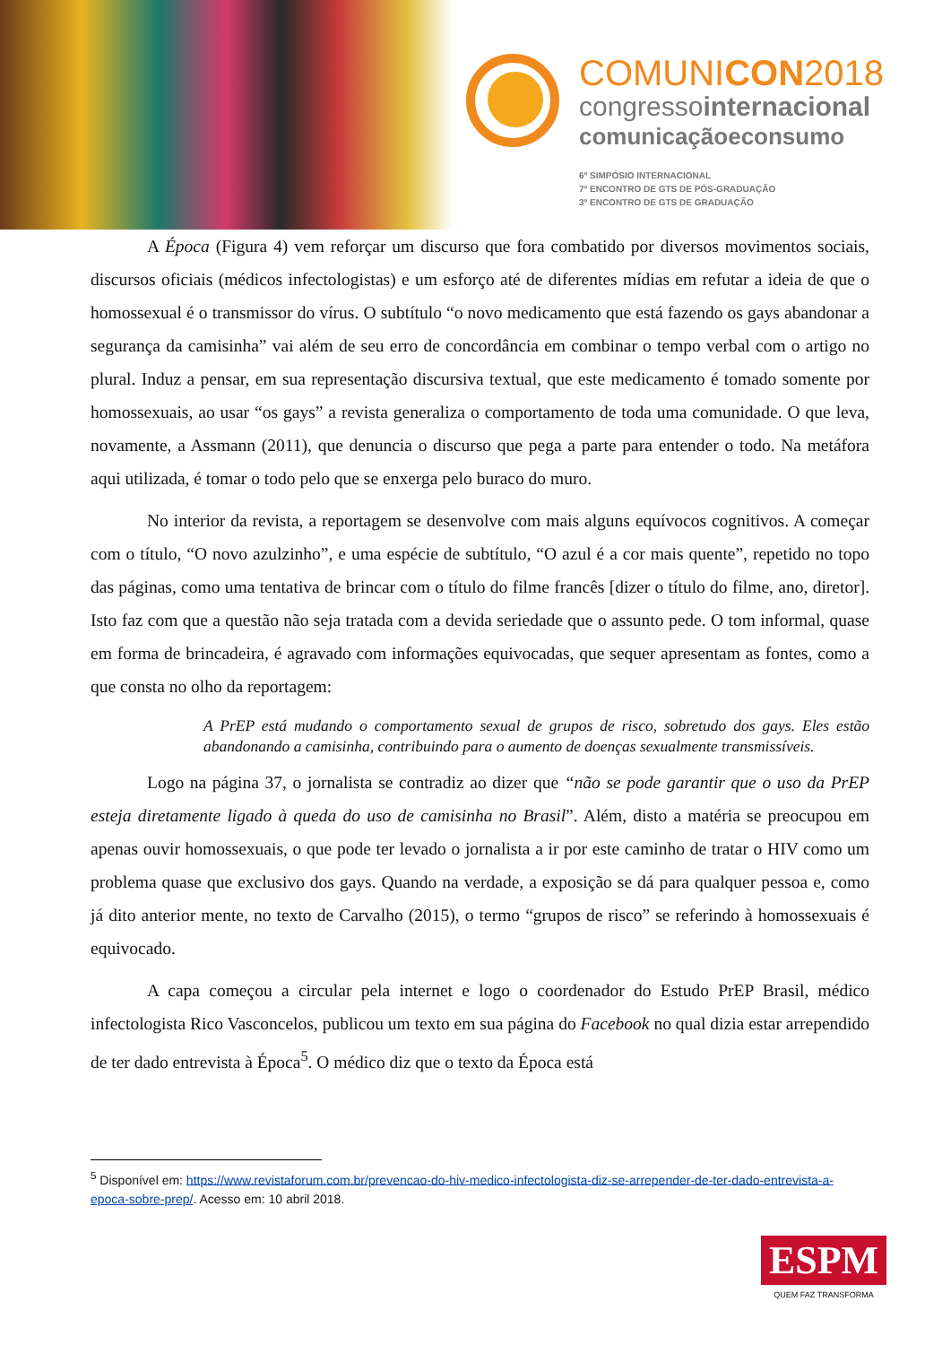COMUNICON2018
congressointernacional
comunicaçãoeconsumo
6º SIMPÓSIO INTERNACIONAL
7º ENCONTRO DE GTS DE PÓS-GRADUAÇÃO
3º ENCONTRO DE GTS DE GRADUAÇÃO
A Época (Figura 4) vem reforçar um discurso que fora combatido por diversos movimentos sociais, discursos oficiais (médicos infectologistas) e um esforço até de diferentes mídias em refutar a ideia de que o homossexual é o transmissor do vírus. O subtítulo “o novo medicamento que está fazendo os gays abandonar a segurança da camisinha” vai além de seu erro de concordância em combinar o tempo verbal com o artigo no plural. Induz a pensar, em sua representação discursiva textual, que este medicamento é tomado somente por homossexuais, ao usar “os gays” a revista generaliza o comportamento de toda uma comunidade. O que leva, novamente, a Assmann (2011), que denuncia o discurso que pega a parte para entender o todo. Na metáfora aqui utilizada, é tomar o todo pelo que se enxerga pelo buraco do muro.
No interior da revista, a reportagem se desenvolve com mais alguns equívocos cognitivos. A começar com o título, “O novo azulzinho”, e uma espécie de subtítulo, “O azul é a cor mais quente”, repetido no topo das páginas, como uma tentativa de brincar com o título do filme francês [dizer o título do filme, ano, diretor]. Isto faz com que a questão não seja tratada com a devida seriedade que o assunto pede. O tom informal, quase em forma de brincadeira, é agravado com informações equivocadas, que sequer apresentam as fontes, como a que consta no olho da reportagem:
A PrEP está mudando o comportamento sexual de grupos de risco, sobretudo dos gays. Eles estão abandonando a camisinha, contribuindo para o aumento de doenças sexualmente transmissíveis.
Logo na página 37, o jornalista se contradiz ao dizer que “não se pode garantir que o uso da PrEP esteja diretamente ligado à queda do uso de camisinha no Brasil”. Além, disto a matéria se preocupou em apenas ouvir homossexuais, o que pode ter levado o jornalista a ir por este caminho de tratar o HIV como um problema quase que exclusivo dos gays. Quando na verdade, a exposição se dá para qualquer pessoa e, como já dito anterior mente, no texto de Carvalho (2015), o termo “grupos de risco” se referindo à homossexuais é equivocado.
A capa começou a circular pela internet e logo o coordenador do Estudo PrEP Brasil, médico infectologista Rico Vasconcelos, publicou um texto em sua página do Facebook no qual dizia estar arrependido de ter dado entrevista à Época<sup>5</sup>. O médico diz que o texto da Época está
<sup>5</sup> Disponível em: https://www.revistaforum.com.br/prevencao-do-hiv-medico-infectologista-diz-se-arrepender-de-ter-dado-entrevista-a-epoca-sobre-prep/. Acesso em: 10 abril 2018.
ESPM
QUEM FAZ TRANSFORMA